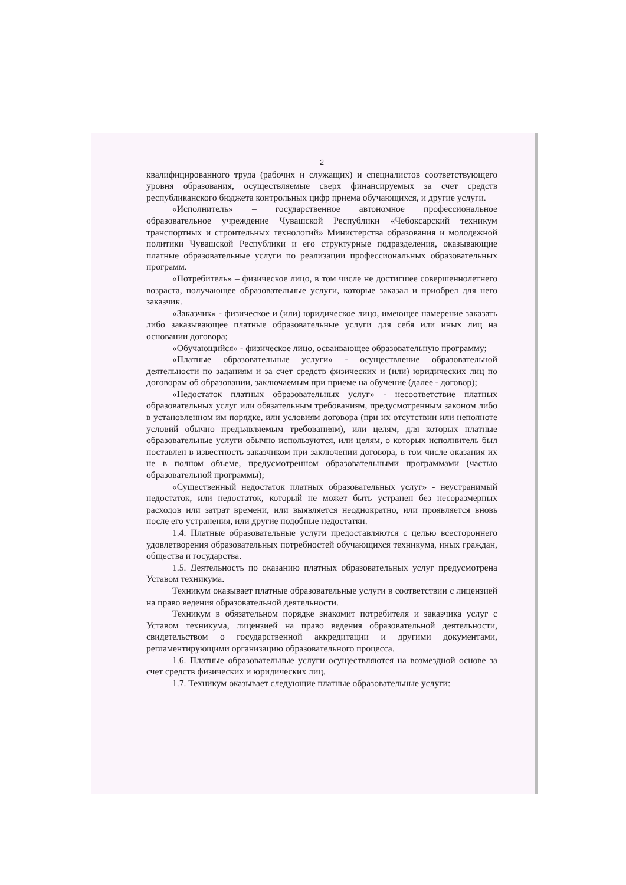2
квалифицированного труда (рабочих и служащих) и специалистов соответствующего уровня образования, осуществляемые сверх финансируемых за счет средств республиканского бюджета контрольных цифр приема обучающихся, и другие услуги.
«Исполнитель» – государственное автономное профессиональное образовательное учреждение Чувашской Республики «Чебоксарский техникум транспортных и строительных технологий» Министерства образования и молодежной политики Чувашской Республики и его структурные подразделения, оказывающие платные образовательные услуги по реализации профессиональных образовательных программ.
«Потребитель» – физическое лицо, в том числе не достигшее совершеннолетнего возраста, получающее образовательные услуги, которые заказал и приобрел для него заказчик.
«Заказчик» - физическое и (или) юридическое лицо, имеющее намерение заказать либо заказывающее платные образовательные услуги для себя или иных лиц на основании договора;
«Обучающийся» - физическое лицо, осваивающее образовательную программу;
«Платные образовательные услуги» - осуществление образовательной деятельности по заданиям и за счет средств физических и (или) юридических лиц по договорам об образовании, заключаемым при приеме на обучение (далее - договор);
«Недостаток платных образовательных услуг» - несоответствие платных образовательных услуг или обязательным требованиям, предусмотренным законом либо в установленном им порядке, или условиям договора (при их отсутствии или неполноте условий обычно предъявляемым требованиям), или целям, для которых платные образовательные услуги обычно используются, или целям, о которых исполнитель был поставлен в известность заказчиком при заключении договора, в том числе оказания их не в полном объеме, предусмотренном образовательными программами (частью образовательной программы);
«Существенный недостаток платных образовательных услуг» - неустранимый недостаток, или недостаток, который не может быть устранен без несоразмерных расходов или затрат времени, или выявляется неоднократно, или проявляется вновь после его устранения, или другие подобные недостатки.
1.4. Платные образовательные услуги предоставляются с целью всестороннего удовлетворения образовательных потребностей обучающихся техникума, иных граждан, общества и государства.
1.5. Деятельность по оказанию платных образовательных услуг предусмотрена Уставом техникума.
Техникум оказывает платные образовательные услуги в соответствии с лицензией на право ведения образовательной деятельности.
Техникум в обязательном порядке знакомит потребителя и заказчика услуг с Уставом техникума, лицензией на право ведения образовательной деятельности, свидетельством о государственной аккредитации и другими документами, регламентирующими организацию образовательного процесса.
1.6. Платные образовательные услуги осуществляются на возмездной основе за счет средств физических и юридических лиц.
1.7. Техникум оказывает следующие платные образовательные услуги: